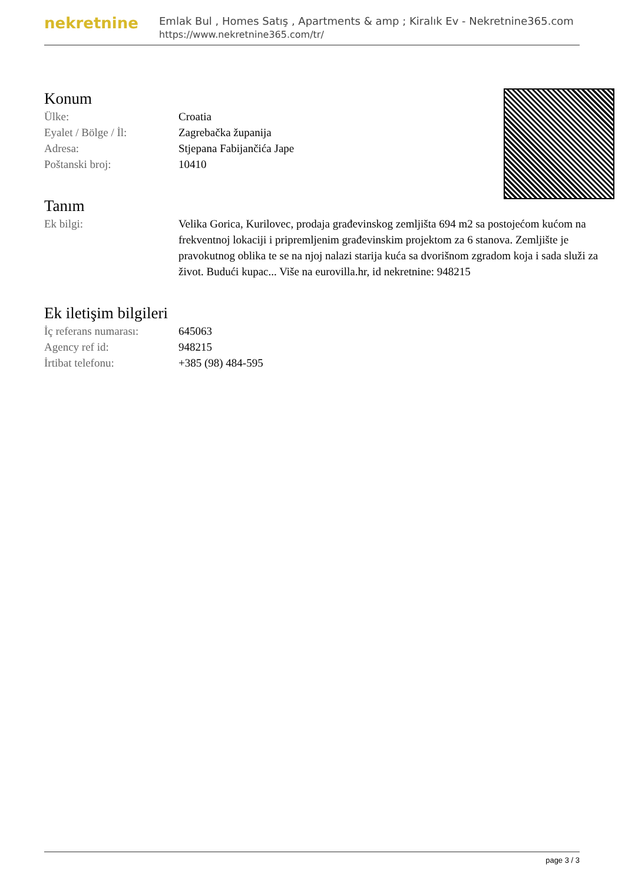nekretnine
Emlak Bul , Homes Satış , Apartments & amp ; Kiralık Ev - Nekretnine365.com
https://www.nekretnine365.com/tr/
Konum
| Ülke: | Croatia |
| Eyalet / Bölge / İl: | Zagrebačka županija |
| Adresa: | Stjepana Fabijančića Jape |
| Poštanski broj: | 10410 |
Tanım
| Ek bilgi: | Velika Gorica, Kurilovec, prodaja građevinskog zemljišta 694 m2 sa postojećom kućom na frekventnoj lokaciji i pripremljenim građevinskim projektom za 6 stanova. Zemljište je pravokutnog oblika te se na njoj nalazi starija kuća sa dvorišnom zgradom koja i sada služi za život. Budući kupac... Više na eurovilla.hr, id nekretnine: 948215 |
Ek iletişim bilgileri
| İç referans numarası: | 645063 |
| Agency ref id: | 948215 |
| İrtibat telefonu: | +385 (98) 484-595 |
page 3 / 3